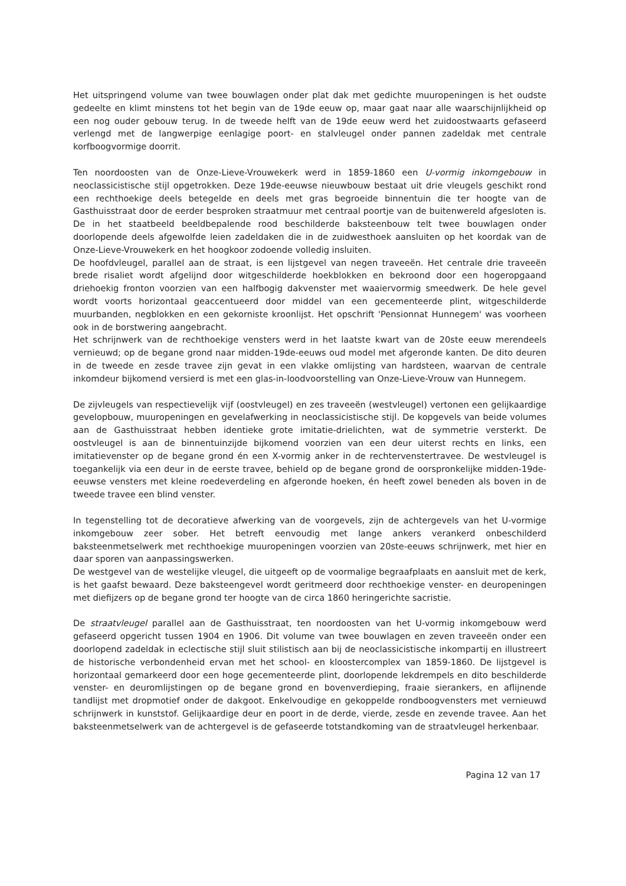Het uitspringend volume van twee bouwlagen onder plat dak met gedichte muuropeningen is het oudste gedeelte en klimt minstens tot het begin van de 19de eeuw op, maar gaat naar alle waarschijnlijkheid op een nog ouder gebouw terug. In de tweede helft van de 19de eeuw werd het zuidoostwaarts gefaseerd verlengd met de langwerpige eenlagige poort- en stalvleugel onder pannen zadeldak met centrale korfboogvormige doorrit.
Ten noordoosten van de Onze-Lieve-Vrouwekerk werd in 1859-1860 een U-vormig inkomgebouw in neoclassicistische stijl opgetrokken. Deze 19de-eeuwse nieuwbouw bestaat uit drie vleugels geschikt rond een rechthoekige deels betegelde en deels met gras begroeide binnentuin die ter hoogte van de Gasthuisstraat door de eerder besproken straatmuur met centraal poortje van de buitenwereld afgesloten is. De in het staatbeeld beeldbepalende rood beschilderde baksteenbouw telt twee bouwlagen onder doorlopende deels afgewolfde leien zadeldaken die in de zuidwesthoek aansluiten op het koordak van de Onze-Lieve-Vrouwekerk en het hoogkoor zodoende volledig insluiten.
De hoofdvleugel, parallel aan de straat, is een lijstgevel van negen traveeën. Het centrale drie traveeën brede risaliet wordt afgelijnd door witgeschilderde hoekblokken en bekroond door een hogeropgaand driehoekig fronton voorzien van een halfbogig dakvenster met waaiervormig smeedwerk. De hele gevel wordt voorts horizontaal geaccentueerd door middel van een gecementeerde plint, witgeschilderde muurbanden, negblokken en een gekorniste kroonlijst. Het opschrift 'Pensionnat Hunnegem' was voorheen ook in de borstwering aangebracht.
Het schrijnwerk van de rechthoekige vensters werd in het laatste kwart van de 20ste eeuw merendeels vernieuwd; op de begane grond naar midden-19de-eeuws oud model met afgeronde kanten. De dito deuren in de tweede en zesde travee zijn gevat in een vlakke omlijsting van hardsteen, waarvan de centrale inkomdeur bijkomend versierd is met een glas-in-loodvoorstelling van Onze-Lieve-Vrouw van Hunnegem.
De zijvleugels van respectievelijk vijf (oostvleugel) en zes traveeën (westvleugel) vertonen een gelijkaardige gevelopbouw, muuropeningen en gevelafwerking in neoclassicistische stijl. De kopgevels van beide volumes aan de Gasthuisstraat hebben identieke grote imitatie-drielichten, wat de symmetrie versterkt. De oostvleugel is aan de binnentuinzijde bijkomend voorzien van een deur uiterst rechts en links, een imitatievenster op de begane grond én een X-vormig anker in de rechtervenstertravee. De westvleugel is toegankelijk via een deur in de eerste travee, behield op de begane grond de oorspronkelijke midden-19de-eeuwse vensters met kleine roedeverdeling en afgeronde hoeken, én heeft zowel beneden als boven in de tweede travee een blind venster.
In tegenstelling tot de decoratieve afwerking van de voorgevels, zijn de achtergevels van het U-vormige inkomgebouw zeer sober. Het betreft eenvoudig met lange ankers verankerd onbeschilderd baksteenmetselwerk met rechthoekige muuropeningen voorzien van 20ste-eeuws schrijnwerk, met hier en daar sporen van aanpassingswerken.
De westgevel van de westelijke vleugel, die uitgeeft op de voormalige begraafplaats en aansluit met de kerk, is het gaafst bewaard. Deze baksteengevel wordt geritmeerd door rechthoekige venster- en deuropeningen met diefijzers op de begane grond ter hoogte van de circa 1860 heringerichte sacristie.
De straatvleugel parallel aan de Gasthuisstraat, ten noordoosten van het U-vormig inkomgebouw werd gefaseerd opgericht tussen 1904 en 1906. Dit volume van twee bouwlagen en zeven traveeën onder een doorlopend zadeldak in eclectische stijl sluit stilistisch aan bij de neoclassicistische inkompartij en illustreert de historische verbondenheid ervan met het school- en kloostercomplex van 1859-1860. De lijstgevel is horizontaal gemarkeerd door een hoge gecementeerde plint, doorlopende lekdrempels en dito beschilderde venster- en deuromlijstingen op de begane grond en bovenverdieping, fraaie sierankers, en aflijnende tandlijst met dropmotief onder de dakgoot. Enkelvoudige en gekoppelde rondboogvensters met vernieuwd schrijnwerk in kunststof. Gelijkaardige deur en poort in de derde, vierde, zesde en zevende travee. Aan het baksteenmetselwerk van de achtergevel is de gefaseerde totstandkoming van de straatvleugel herkenbaar.
Pagina 12 van 17